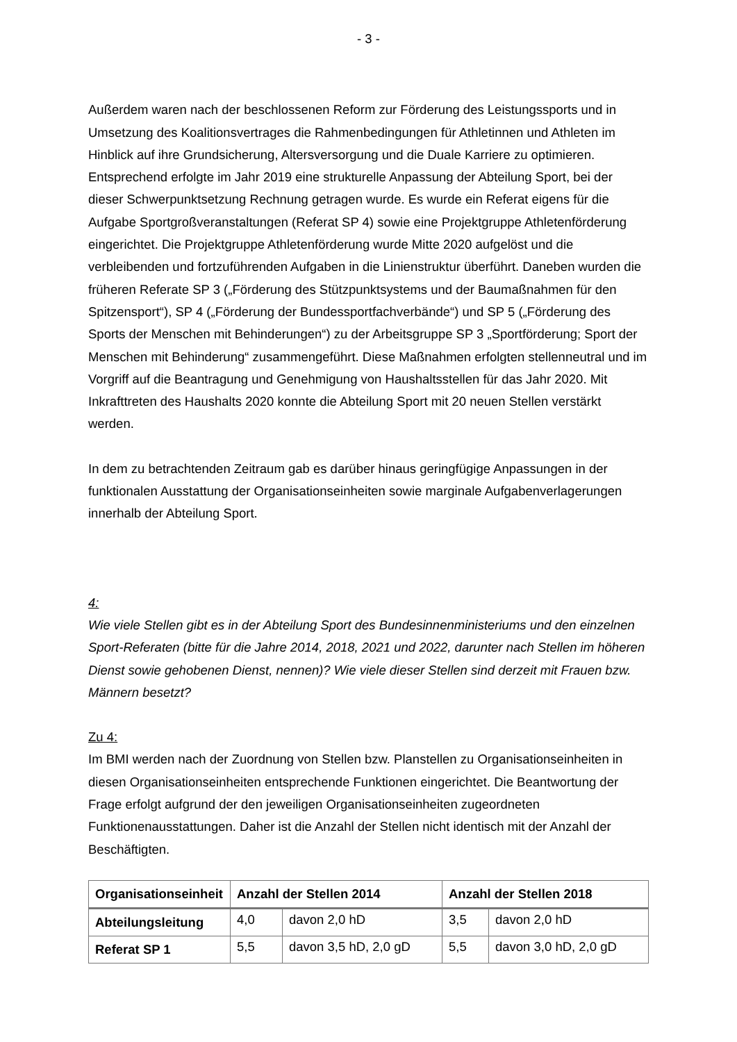- 3 -
Außerdem waren nach der beschlossenen Reform zur Förderung des Leistungs­sports und in Umsetzung des Koalitionsvertrages die Rahmenbedingungen für Athle­tinnen und Athleten im Hinblick auf ihre Grundsicherung, Altersversorgung und die Duale Karriere zu optimieren. Entsprechend erfolgte im Jahr 2019 eine strukturelle Anpassung der Abteilung Sport, bei der dieser Schwerpunktsetzung Rechnung getra­gen wurde. Es wurde ein Referat eigens für die Aufgabe Sportgroßveranstaltungen (Referat SP 4) sowie eine Projektgruppe Athletenförderung eingerichtet. Die Projekt­gruppe Athletenförderung wurde Mitte 2020 aufgelöst und die verbleibenden und fort­zuführenden Aufgaben in die Linienstruktur überführt. Daneben wurden die früheren Referate SP 3 („Förderung des Stützpunktsystems und der Baumaßnahmen für den Spitzensport“), SP 4 („Förderung der Bundessportfachverbände“) und SP 5 („Förde­rung des Sports der Menschen mit Behinderungen“) zu der Arbeitsgruppe SP 3 „Sportförderung; Sport der Menschen mit Behinderung“ zusammengeführt. Diese Maßnahmen erfolgten stellenneutral und im Vorgriff auf die Beantragung und Geneh­migung von Haushaltsstellen für das Jahr 2020. Mit Inkrafttreten des Haushalts 2020 konnte die Abteilung Sport mit 20 neuen Stellen verstärkt werden.
In dem zu betrachtenden Zeitraum gab es darüber hinaus geringfügige Anpassungen in der funktionalen Ausstattung der Organisationseinheiten sowie marginale Aufga­benverlagerungen innerhalb der Abteilung Sport.
4:
Wie viele Stellen gibt es in der Abteilung Sport des Bundesinnenministeriums und den einzelnen Sport-Referaten (bitte für die Jahre 2014, 2018, 2021 und 2022, da­runter nach Stellen im höheren Dienst sowie gehobenen Dienst, nennen)? Wie viele dieser Stellen sind derzeit mit Frauen bzw. Männern besetzt?
Zu 4:
Im BMI werden nach der Zuordnung von Stellen bzw. Planstellen zu Organisations­einheiten in diesen Organisationseinheiten entsprechende Funktionen eingerichtet. Die Beantwortung der Frage erfolgt aufgrund der den jeweiligen Organisationseinhei­ten zugeordneten Funktionenausstattungen. Daher ist die Anzahl der Stellen nicht identisch mit der Anzahl der Beschäftigten.
| Organisationsein­heit | Anzahl der Stellen 2014 | | Anzahl der Stellen 2018 | |
| --- | --- | --- | --- | --- |
| Abteilungsleitung | 4,0 | davon 2,0 hD | 3,5 | davon 2,0 hD |
| Referat SP 1 | 5,5 | davon 3,5 hD, 2,0 gD | 5,5 | davon 3,0 hD, 2,0 gD |